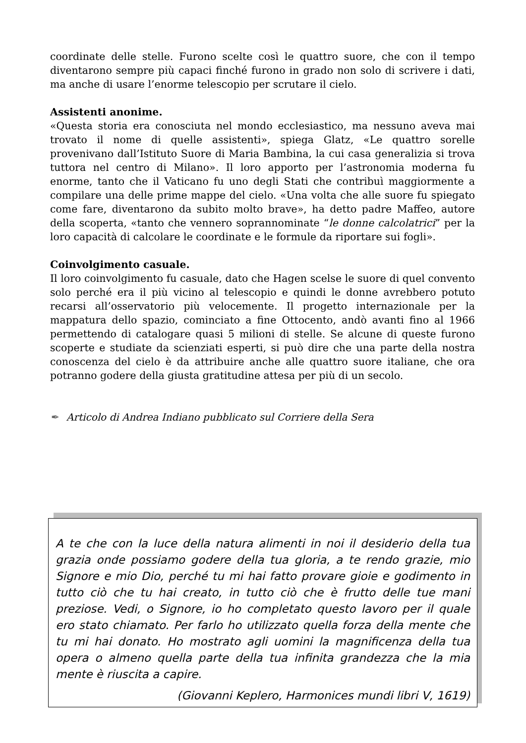coordinate delle stelle. Furono scelte così le quattro suore, che con il tempo diventarono sempre più capaci finché furono in grado non solo di scrivere i dati, ma anche di usare l’enorme telescopio per scrutare il cielo.
Assistenti anonime.
«Questa storia era conosciuta nel mondo ecclesiastico, ma nessuno aveva mai trovato il nome di quelle assistenti», spiega Glatz, «Le quattro sorelle provenivano dall’Istituto Suore di Maria Bambina, la cui casa generalizia si trova tuttora nel centro di Milano». Il loro apporto per l’astronomia moderna fu enorme, tanto che il Vaticano fu uno degli Stati che contribuì maggiormente a compilare una delle prime mappe del cielo. «Una volta che alle suore fu spiegato come fare, diventarono da subito molto brave», ha detto padre Maffeo, autore della scoperta, «tanto che vennero soprannominate “le donne calcolatrici” per la loro capacità di calcolare le coordinate e le formule da riportare sui fogli».
Coinvolgimento casuale.
Il loro coinvolgimento fu casuale, dato che Hagen scelse le suore di quel convento solo perché era il più vicino al telescopio e quindi le donne avrebbero potuto recarsi all’osservatorio più velocemente. Il progetto internazionale per la mappatura dello spazio, cominciato a fine Ottocento, andò avanti fino al 1966 permettendo di catalogare quasi 5 milioni di stelle. Se alcune di queste furono scoperte e studiate da scienziati esperti, si può dire che una parte della nostra conoscenza del cielo è da attribuire anche alle quattro suore italiane, che ora potranno godere della giusta gratitudine attesa per più di un secolo.
✒ Articolo di Andrea Indiano pubblicato sul Corriere della Sera
A te che con la luce della natura alimenti in noi il desiderio della tua grazia onde possiamo godere della tua gloria, a te rendo grazie, mio Signore e mio Dio, perché tu mi hai fatto provare gioie e godimento in tutto ciò che tu hai creato, in tutto ciò che è frutto delle tue mani preziose. Vedi, o Signore, io ho completato questo lavoro per il quale ero stato chiamato. Per farlo ho utilizzato quella forza della mente che tu mi hai donato. Ho mostrato agli uomini la magnificenza della tua opera o almeno quella parte della tua infinita grandezza che la mia mente è riuscita a capire.
(Giovanni Keplero, Harmonices mundi libri V, 1619)